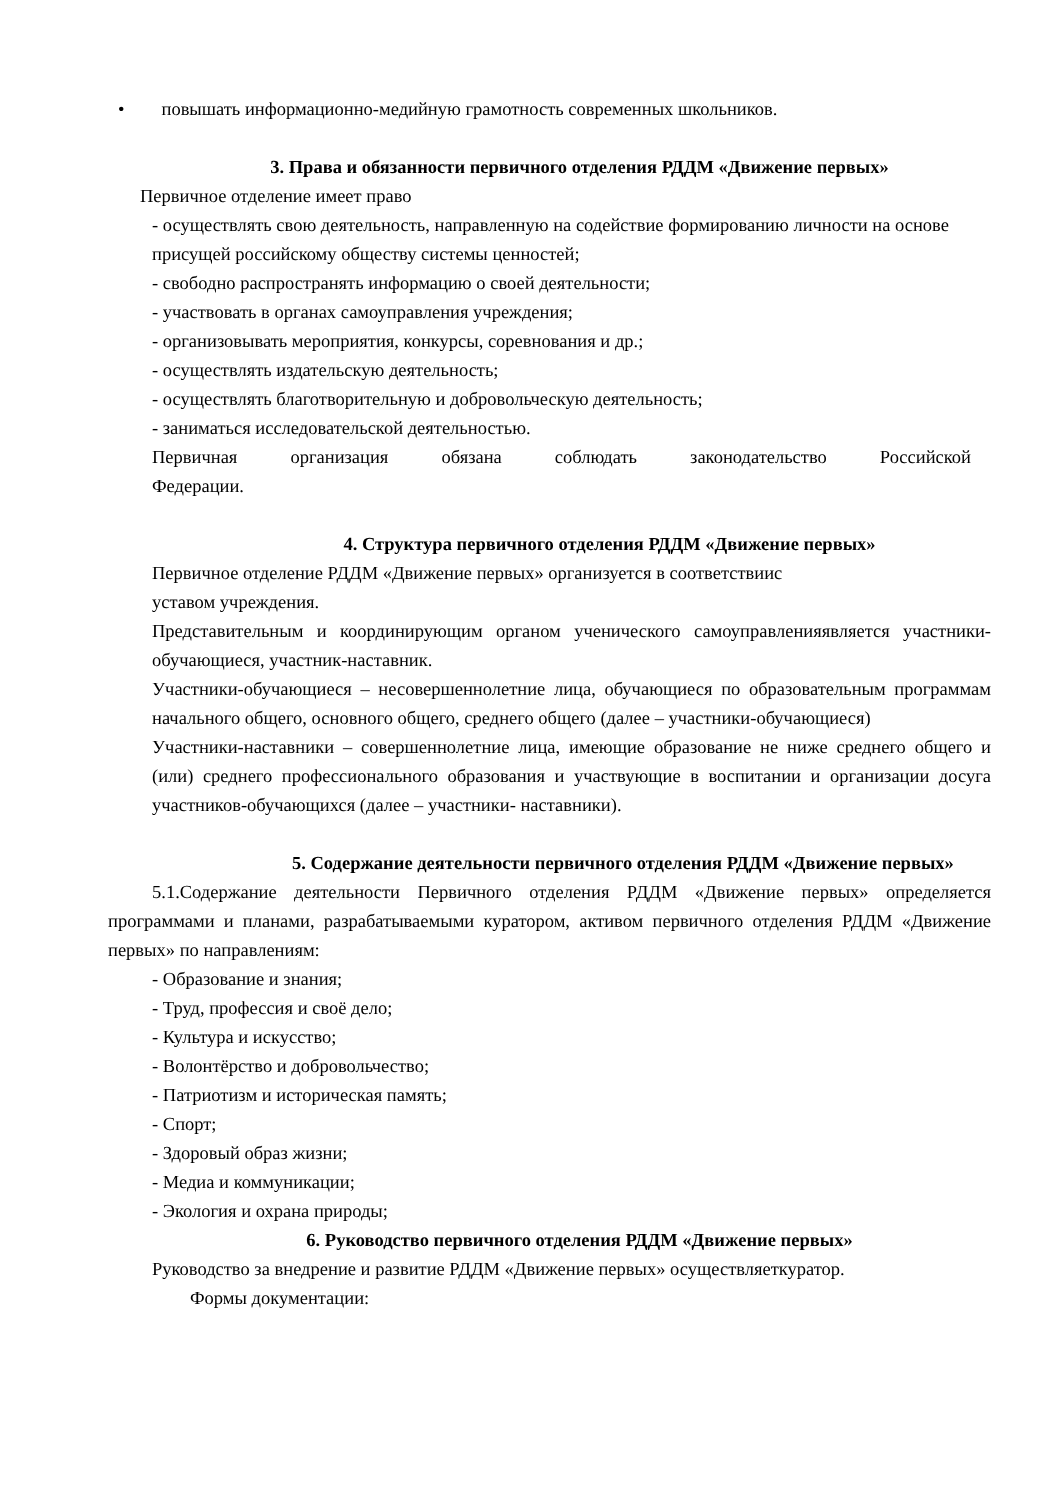• повышать информационно-медийную грамотность современных школьников.
3. Права и обязанности первичного отделения РДДМ «Движение первых»
Первичное отделение имеет право
- осуществлять свою деятельность, направленную на содействие формированию личности на основе присущей российскому обществу системы ценностей;
- свободно распространять информацию о своей деятельности;
- участвовать в органах самоуправления учреждения;
- организовывать мероприятия, конкурсы, соревнования и др.;
- осуществлять издательскую деятельность;
- осуществлять благотворительную и добровольческую деятельность;
- заниматься исследовательской деятельностью.
Первичная организация обязана соблюдать законодательство Российской
Федерации.
4. Структура первичного отделения РДДМ «Движение первых»
Первичное отделение РДДМ «Движение первых» организуется в соответствиис
уставом учреждения.
Представительным и координирующим органом ученического самоуправленияявляется участники-обучающиеся, участник-наставник.
Участники-обучающиеся – несовершеннолетние лица, обучающиеся по образовательным программам начального общего, основного общего, среднего общего (далее – участники-обучающиеся)
Участники-наставники – совершеннолетние лица, имеющие образование не ниже среднего общего и (или) среднего профессионального образования и участвующие в воспитании и организации досуга участников-обучающихся (далее – участники- наставники).
5. Содержание деятельности первичного отделения РДДМ «Движение первых»
5.1.Содержание деятельности Первичного отделения РДДМ «Движение первых» определяется программами и планами, разрабатываемыми куратором, активом первичного отделения РДДМ «Движение первых» по направлениям:
- Образование и знания;
- Труд, профессия и своё дело;
- Культура и искусство;
- Волонтёрство и добровольчество;
- Патриотизм и историческая память;
- Спорт;
- Здоровый образ жизни;
- Медиа и коммуникации;
- Экология и охрана природы;
6. Руководство первичного отделения РДДМ «Движение первых»
Руководство за внедрение и развитие РДДМ «Движение первых» осуществляеткуратор.
Формы документации: